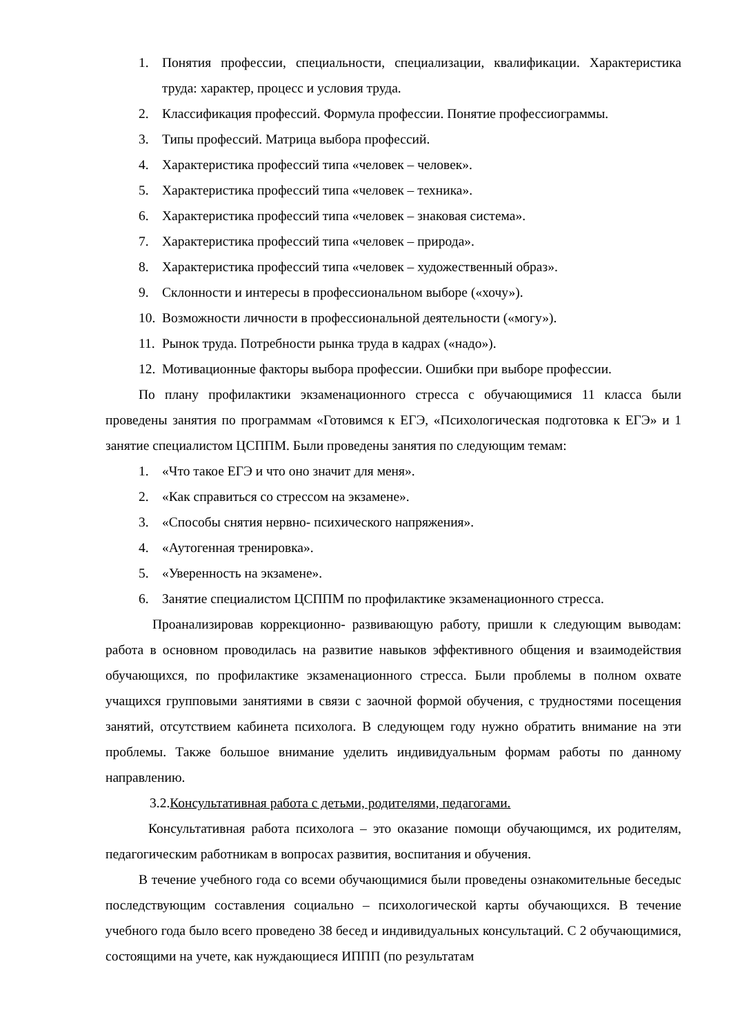1. Понятия профессии, специальности, специализации, квалификации. Характеристика труда: характер, процесс и условия труда.
2. Классификация профессий. Формула профессии. Понятие профессиограммы.
3. Типы профессий. Матрица выбора профессий.
4. Характеристика профессий типа «человек – человек».
5. Характеристика профессий типа «человек – техника».
6. Характеристика профессий типа «человек – знаковая система».
7. Характеристика профессий типа «человек – природа».
8. Характеристика профессий типа «человек – художественный образ».
9. Склонности и интересы в профессиональном выборе («хочу»).
10. Возможности личности в профессиональной деятельности («могу»).
11. Рынок труда. Потребности рынка труда в кадрах («надо»).
12. Мотивационные факторы выбора профессии. Ошибки при выборе профессии.
По плану профилактики экзаменационного стресса с обучающимися 11 класса были проведены занятия по программам «Готовимся к ЕГЭ, «Психологическая подготовка к ЕГЭ» и 1 занятие специалистом ЦСППМ. Были проведены занятия по следующим темам:
1. «Что такое ЕГЭ и что оно значит для меня».
2. «Как справиться со стрессом на экзамене».
3. «Способы снятия нервно- психического напряжения».
4. «Аутогенная тренировка».
5. «Уверенность на экзамене».
6. Занятие специалистом ЦСППМ по профилактике экзаменационного стресса.
Проанализировав коррекционно- развивающую работу, пришли к следующим выводам: работа в основном проводилась на развитие навыков эффективного общения и взаимодействия обучающихся, по профилактике экзаменационного стресса. Были проблемы в полном охвате учащихся групповыми занятиями в связи с заочной формой обучения, с трудностями посещения занятий, отсутствием кабинета психолога. В следующем году нужно обратить внимание на эти проблемы. Также большое внимание уделить индивидуальным формам работы по данному направлению.
3.2.Консультативная работа с детьми, родителями, педагогами.
Консультативная работа психолога – это оказание помощи обучающимся, их родителям, педагогическим работникам в вопросах развития, воспитания и обучения.
В течение учебного года со всеми обучающимися были проведены ознакомительные беседыс последствующим составления социально – психологической карты обучающихся. В течение учебного года было всего проведено 38 бесед и индивидуальных консультаций. С 2 обучающимися, состоящими на учете, как нуждающиеся ИППП (по результатам